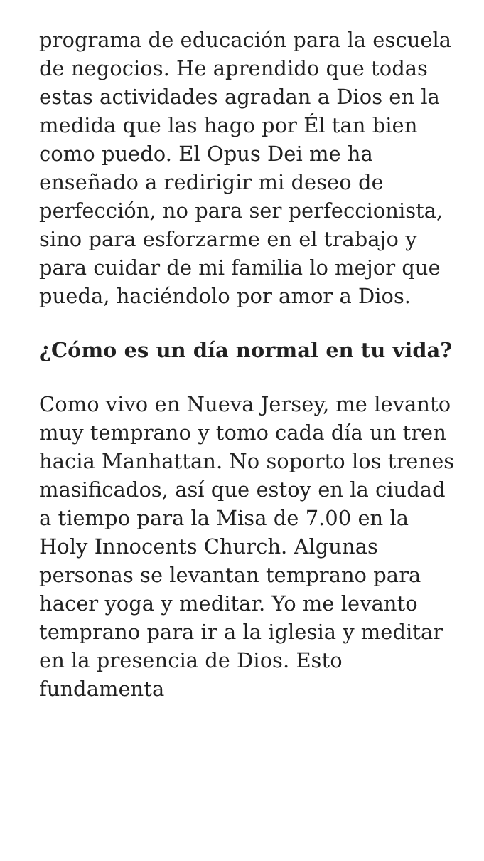programa de educación para la escuela de negocios. He aprendido que todas estas actividades agradan a Dios en la medida que las hago por Él tan bien como puedo. El Opus Dei me ha enseñado a redirigir mi deseo de perfección, no para ser perfeccionista, sino para esforzarme en el trabajo y para cuidar de mi familia lo mejor que pueda, haciéndolo por amor a Dios.
¿Cómo es un día normal en tu vida?
Como vivo en Nueva Jersey, me levanto muy temprano y tomo cada día un tren hacia Manhattan. No soporto los trenes masificados, así que estoy en la ciudad a tiempo para la Misa de 7.00 en la Holy Innocents Church. Algunas personas se levantan temprano para hacer yoga y meditar. Yo me levanto temprano para ir a la iglesia y meditar en la presencia de Dios. Esto fundamenta